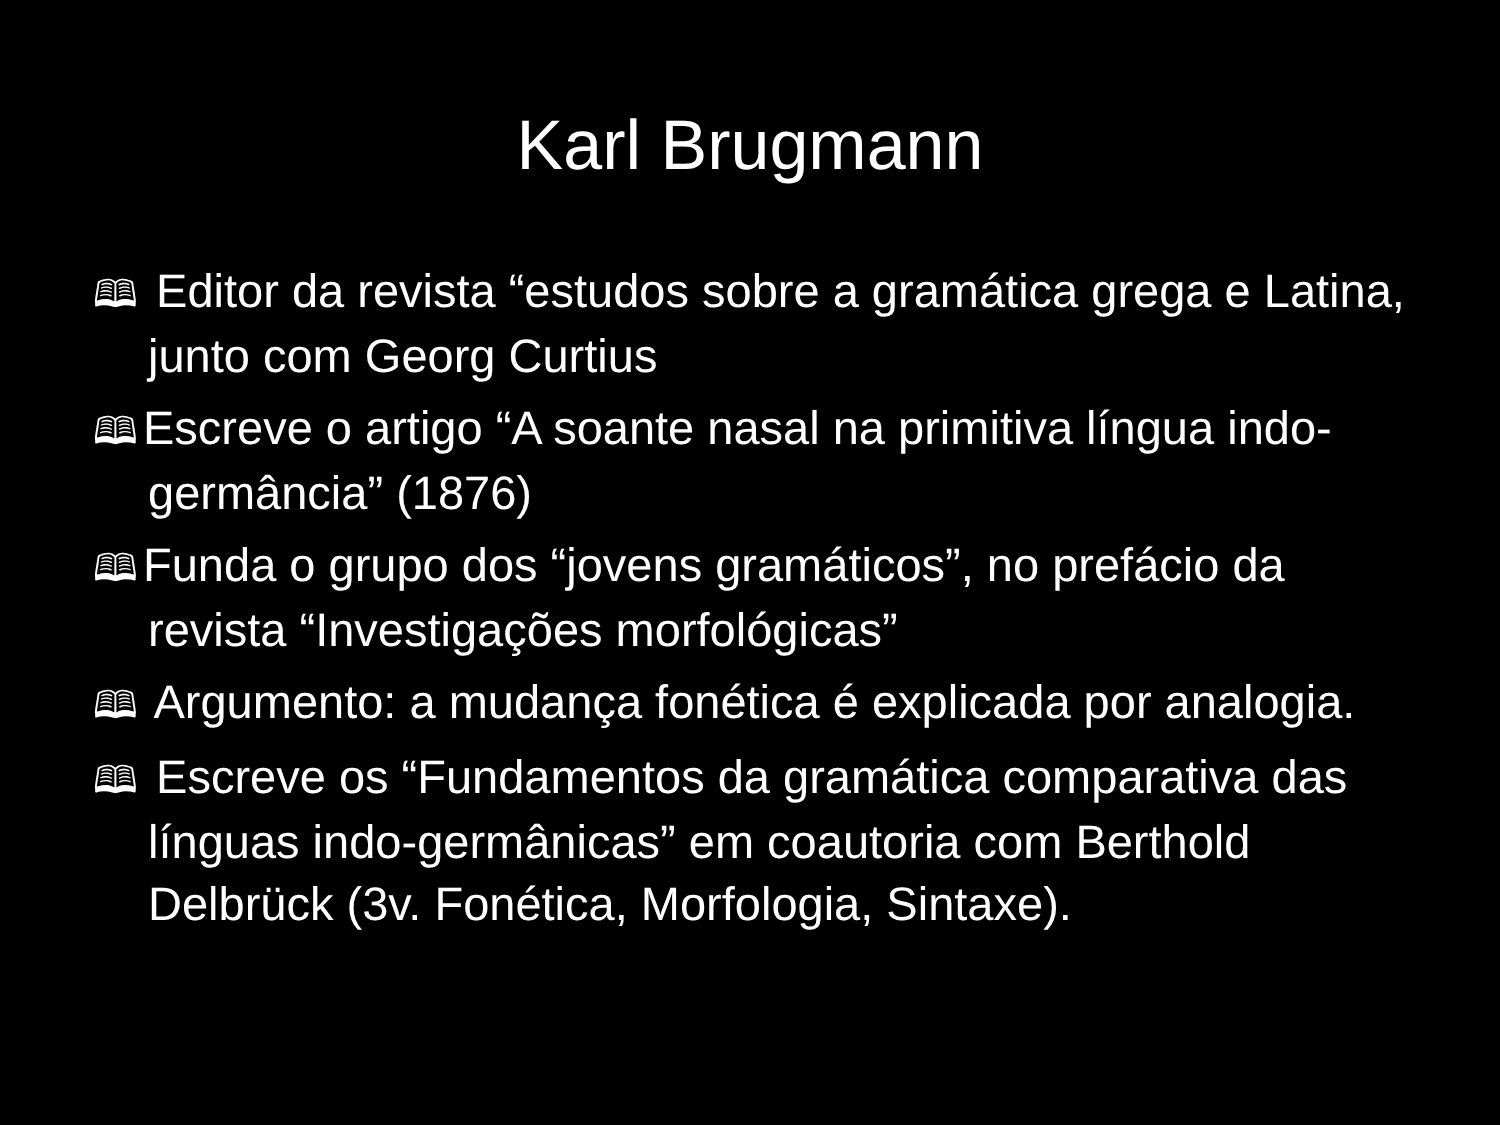Karl Brugmann
🕮 Editor da revista “estudos sobre a gramática grega e Latina, junto com Georg Curtius
🕮 Escreve o artigo “A soante nasal na primitiva língua indo-germância” (1876)
🕮 Funda o grupo dos “jovens gramáticos”, no prefácio da revista “Investigações morfológicas”
🕮 Argumento: a mudança fonética é explicada por analogia.
🕮 Escreve os “Fundamentos da gramática comparativa das línguas indo-germânicas” em coautoria com Berthold Delbrück (3v. Fonética, Morfologia, Sintaxe).